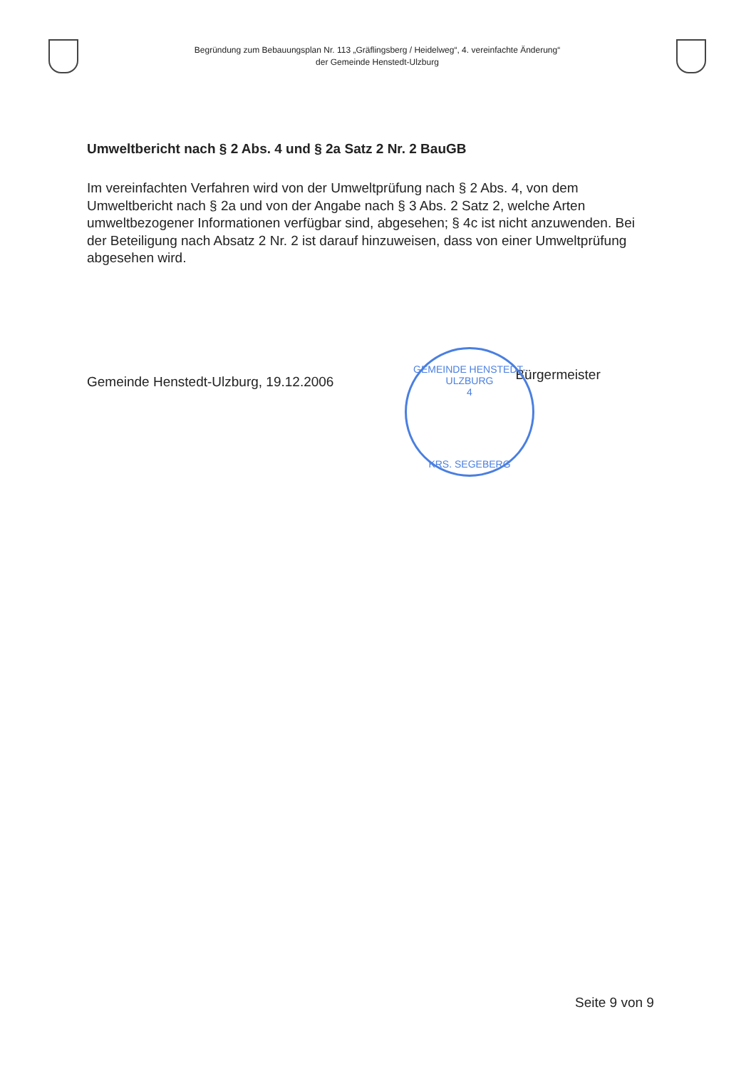Begründung zum Bebauungsplan Nr. 113 „Gräflingsberg / Heidelweg“, 4. vereinfachte Änderung“
der Gemeinde Henstedt-Ulzburg
Umweltbericht nach § 2 Abs. 4 und § 2a Satz 2 Nr. 2 BauGB
Im vereinfachten Verfahren wird von der Umweltprüfung nach § 2 Abs. 4, von dem Umweltbericht nach § 2a und von der Angabe nach § 3 Abs. 2 Satz 2, welche Arten umweltbezogener Informationen verfügbar sind, abgesehen; § 4c ist nicht anzuwenden. Bei der Beteiligung nach Absatz 2 Nr. 2 ist darauf hinzuweisen, dass von einer Umweltprüfung abgesehen wird.
Gemeinde Henstedt-Ulzburg, 19.12.2006
Bürgermeister
GEMEINDE HENSTEDT-ULZBURG
4
KRS. SEGEBERG
Seite 9 von 9